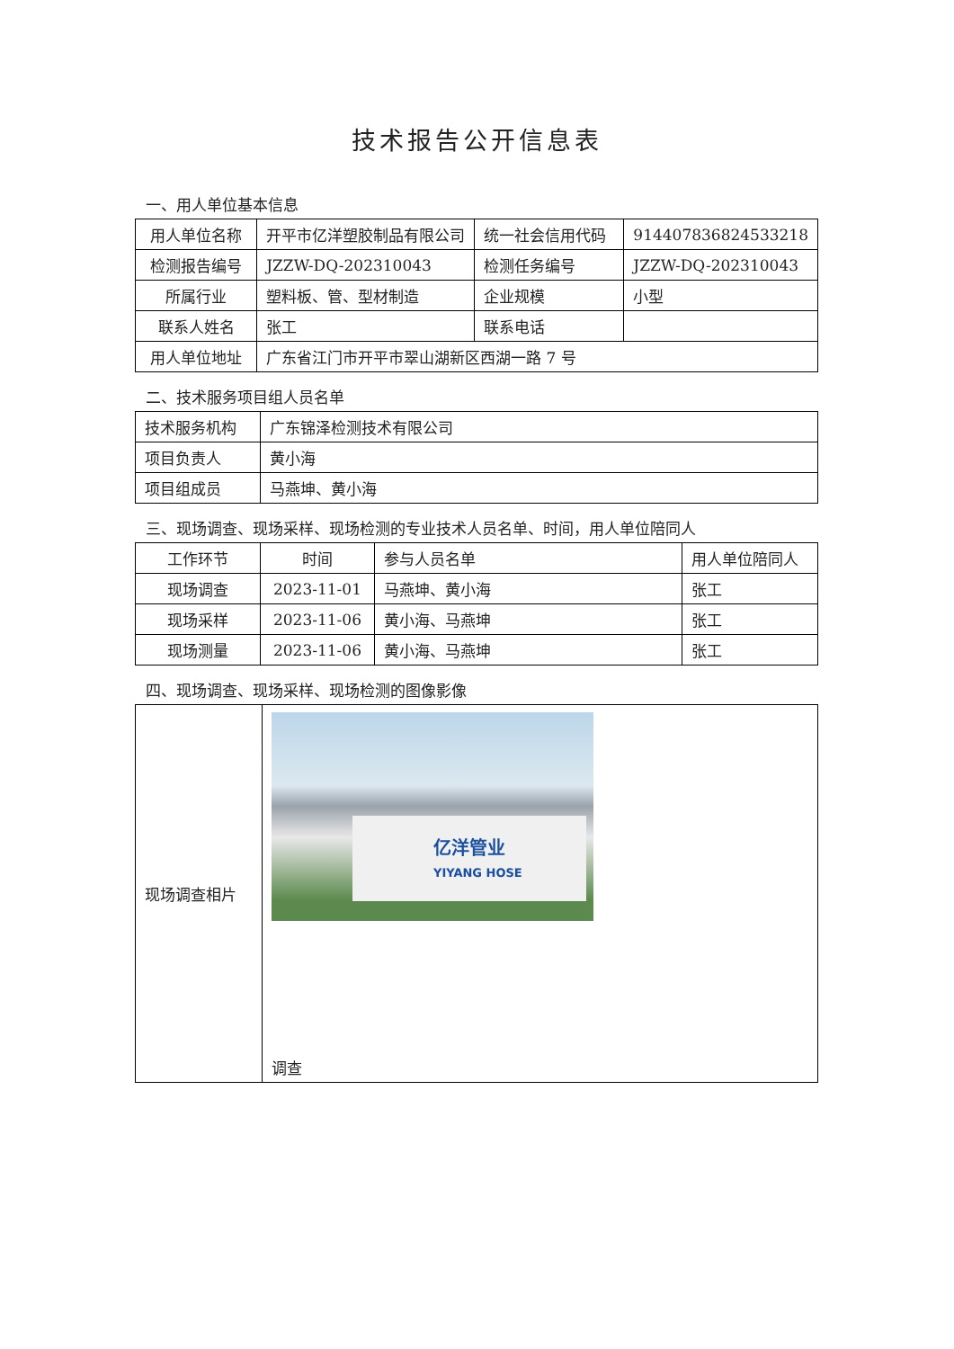技术报告公开信息表
一、用人单位基本信息
| 用人单位名称 | 开平市亿洋塑胶制品有限公司 | 统一社会信用代码 | 914407836824533218 |
| 检测报告编号 | JZZW-DQ-202310043 | 检测任务编号 | JZZW-DQ-202310043 |
| 所属行业 | 塑料板、管、型材制造 | 企业规模 | 小型 |
| 联系人姓名 | 张工 | 联系电话 | |
| 用人单位地址 | 广东省江门市开平市翠山湖新区西湖一路 7 号 | | |
二、技术服务项目组人员名单
| 技术服务机构 | 广东锦泽检测技术有限公司 |
| 项目负责人 | 黄小海 |
| 项目组成员 | 马燕坤、黄小海 |
三、现场调查、现场采样、现场检测的专业技术人员名单、时间，用人单位陪同人
| 工作环节 | 时间 | 参与人员名单 | 用人单位陪同人 |
| --- | --- | --- | --- |
| 现场调查 | 2023-11-01 | 马燕坤、黄小海 | 张工 |
| 现场采样 | 2023-11-06 | 黄小海、马燕坤 | 张工 |
| 现场测量 | 2023-11-06 | 黄小海、马燕坤 | 张工 |
四、现场调查、现场采样、现场检测的图像影像
| 现场调查相片 | 亿洋管业 YIYANG HOSE 调查 |